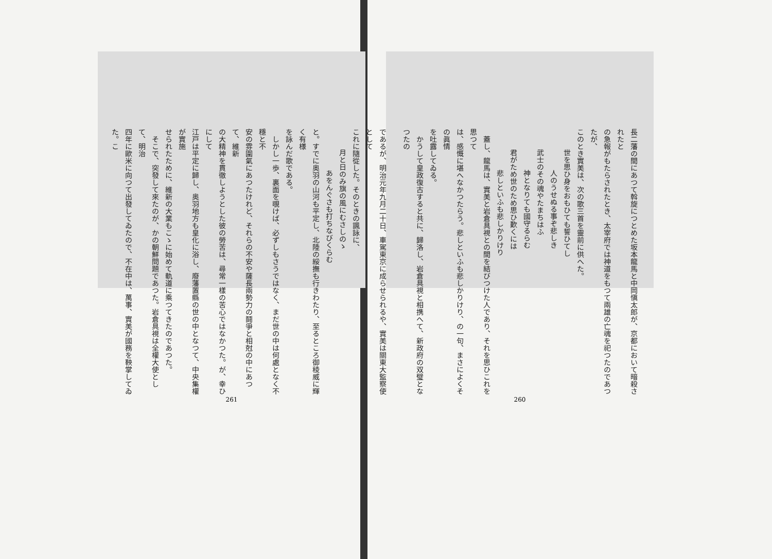長二藩の間にあつて斡旋につとめた坂本龍馬と中岡愼太郎が、京都において暗殺されたと
の急報がもたらされたとき、太宰府では神道をもつて兩雄の亡魂を祀つたのであつたが、
このとき實美は、次の歌三首を靈前に供へた。
世を思ひ身をおもひても誓ひてし
人のうせぬる事ぞ悲しき
武士のその魂やたまちはふ
神となりても國守るらむ
君がため世のため思ひ歎くには
悲しといふも悲しかりけり
　蓋し、龍馬は、實美と岩倉具視との間を結びつけた人であり、それを思ひこれを思つて
は、感慨に堪へなかつたらう。悲しといふも悲しかりけり、の一句、まさによくその眞情
を吐露してゐる。
　かうして皇政復古すると共に、歸洛し、岩倉具視と相携へて、新政府の双璧となつたの
260
であるが、明治元年九月二十日、車駕東京に成らせられるや、實美は關東大監察使として
これに隨從した。そのときの諷詠に、
月と日のみ旗の風にむさしのゝ
あをんぐさも打ちなびくらむ
と。すでに奥羽の山河も平定し、北陸の綏撫も行きわたり、至るところ御稜威に輝く有様
を詠んだ歌である。
　しかし一歩、裏面を覗けば、必ずしもさうではなく、まだ世の中は何處となく不穩と不
安の雰圍氣にあつたけれど、それらの不安や薩長兩勢力の鬪爭と相尅の中にあつて、維新
の大精神を貫徹しようとした彼の勞苦は、尋常一樣の苦心ではなかつた。が、幸ひにして
江戸は平定に歸し、奥羽地方も皇化に浴し、廢藩置縣の世の中となつて、中央集權が實施
せられたために、維新の大業もこゝに始めて軌道に乘つてきたのであつた。
　そこで、突發して來たのが、かの朝鮮問題であつた。岩倉具視は全權大使として、明治
四年に歐米に向つて出發してゐたので、不在中は、萬事、實美が國務を鞅掌してゐた。こ
261